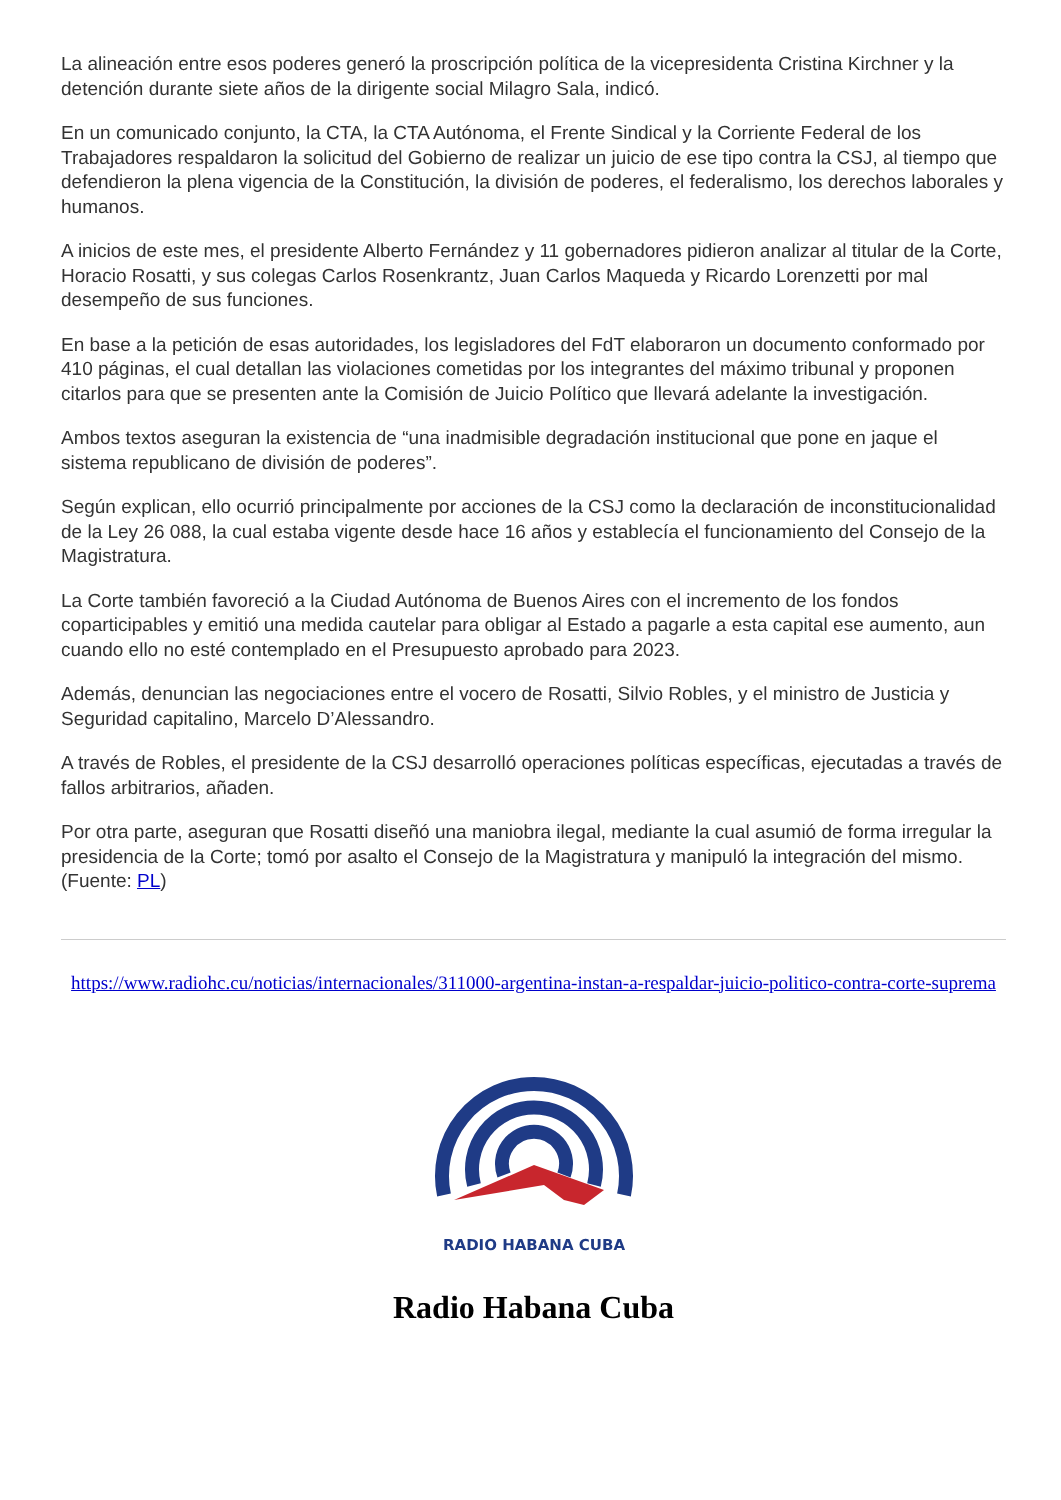La alineación entre esos poderes generó la proscripción política de la vicepresidenta Cristina Kirchner y la detención durante siete años de la dirigente social Milagro Sala, indicó.
En un comunicado conjunto, la CTA, la CTA Autónoma, el Frente Sindical y la Corriente Federal de los Trabajadores respaldaron la solicitud del Gobierno de realizar un juicio de ese tipo contra la CSJ, al tiempo que defendieron la plena vigencia de la Constitución, la división de poderes, el federalismo, los derechos laborales y humanos.
A inicios de este mes, el presidente Alberto Fernández y 11 gobernadores pidieron analizar al titular de la Corte, Horacio Rosatti, y sus colegas Carlos Rosenkrantz, Juan Carlos Maqueda y Ricardo Lorenzetti por mal desempeño de sus funciones.
En base a la petición de esas autoridades, los legisladores del FdT elaboraron un documento conformado por 410 páginas, el cual detallan las violaciones cometidas por los integrantes del máximo tribunal y proponen citarlos para que se presenten ante la Comisión de Juicio Político que llevará adelante la investigación.
Ambos textos aseguran la existencia de “una inadmisible degradación institucional que pone en jaque el sistema republicano de división de poderes”.
Según explican, ello ocurrió principalmente por acciones de la CSJ como la declaración de inconstitucionalidad de la Ley 26 088, la cual estaba vigente desde hace 16 años y establecía el funcionamiento del Consejo de la Magistratura.
La Corte también favoreció a la Ciudad Autónoma de Buenos Aires con el incremento de los fondos coparticipables y emitió una medida cautelar para obligar al Estado a pagarle a esta capital ese aumento, aun cuando ello no esté contemplado en el Presupuesto aprobado para 2023.
Además, denuncian las negociaciones entre el vocero de Rosatti, Silvio Robles, y el ministro de Justicia y Seguridad capitalino, Marcelo D’Alessandro.
A través de Robles, el presidente de la CSJ desarrolló operaciones políticas específicas, ejecutadas a través de fallos arbitrarios, añaden.
Por otra parte, aseguran que Rosatti diseñó una maniobra ilegal, mediante la cual asumió de forma irregular la presidencia de la Corte; tomó por asalto el Consejo de la Magistratura y manipuló la integración del mismo. (Fuente: PL)
https://www.radiohc.cu/noticias/internacionales/311000-argentina-instan-a-respaldar-juicio-politico-contra-corte-suprema
RADIO HABANA CUBA
Radio Habana Cuba